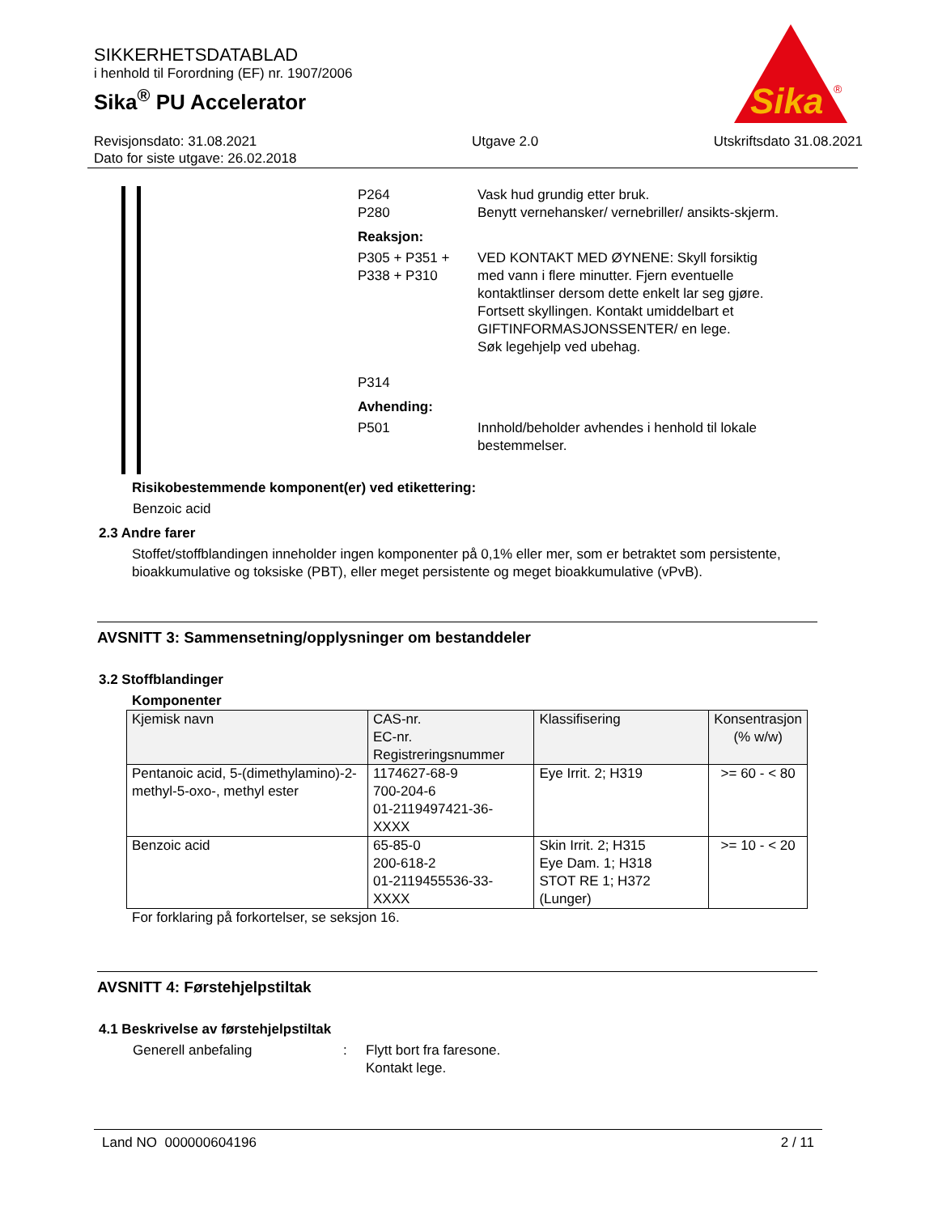SIKKERHETSDATABLAD
i henhold til Forordning (EF) nr. 1907/2006
Sika<sup>®</sup> PU Accelerator
Revisjonsdato: 31.08.2021
Dato for siste utgave: 26.02.2018
Utgave 2.0 Utskriftsdato 31.08.2021
Sika
®
P264
P280
Vask hud grundig etter bruk.
Benytt vernehansker/ vernebriller/ ansikts-skjerm.
Reaksjon:
P305 + P351 + P338 + P310
P314
VED KONTAKT MED ØYNENE: Skyll forsiktig med vann i flere minutter. Fjern eventuelle kontaktlinser dersom dette enkelt lar seg gjøre. Fortsett skyllingen. Kontakt umiddelbart et GIFTINFORMASJONSSENTER/ en lege.
Søk legehjelp ved ubehag.
Avhending:
P501 Innhold/beholder avhendes i henhold til lokale bestemmelser.
Risikobestemmende komponent(er) ved etikettering:
Benzoic acid
2.3 Andre farer
Stoffet/stoffblandingen inneholder ingen komponenter på 0,1% eller mer, som er betraktet som persistente, bioakkumulative og toksiske (PBT), eller meget persistente og meget bioakkumulative (vPvB).
AVSNITT 3: Sammensetning/opplysninger om bestanddeler
3.2 Stoffblandinger
Komponenter
| Kjemisk navn | CAS-nr. EC-nr. Registreringsnummer | Klassifisering | Konsentrasjon (% w/w) |
| --- | --- | --- | --- |
| Pentanoic acid, 5-(dimethylamino)-2-methyl-5-oxo-, methyl ester | 1174627-68-9 700-204-6 01-2119497421-36-XXXX | Eye Irrit. 2; H319 | >= 60 - < 80 |
| Benzoic acid | 65-85-0 200-618-2 01-2119455536-33-XXXX | Skin Irrit. 2; H315 Eye Dam. 1; H318 STOT RE 1; H372 (Lunger) | >= 10 - < 20 |
For forklaring på forkortelser, se seksjon 16.
AVSNITT 4: Førstehjelpstiltak
4.1 Beskrivelse av førstehjelpstiltak
Generell anbefaling : Flytt bort fra faresone.
Kontakt lege.
Land NO 000000604196 2 / 11